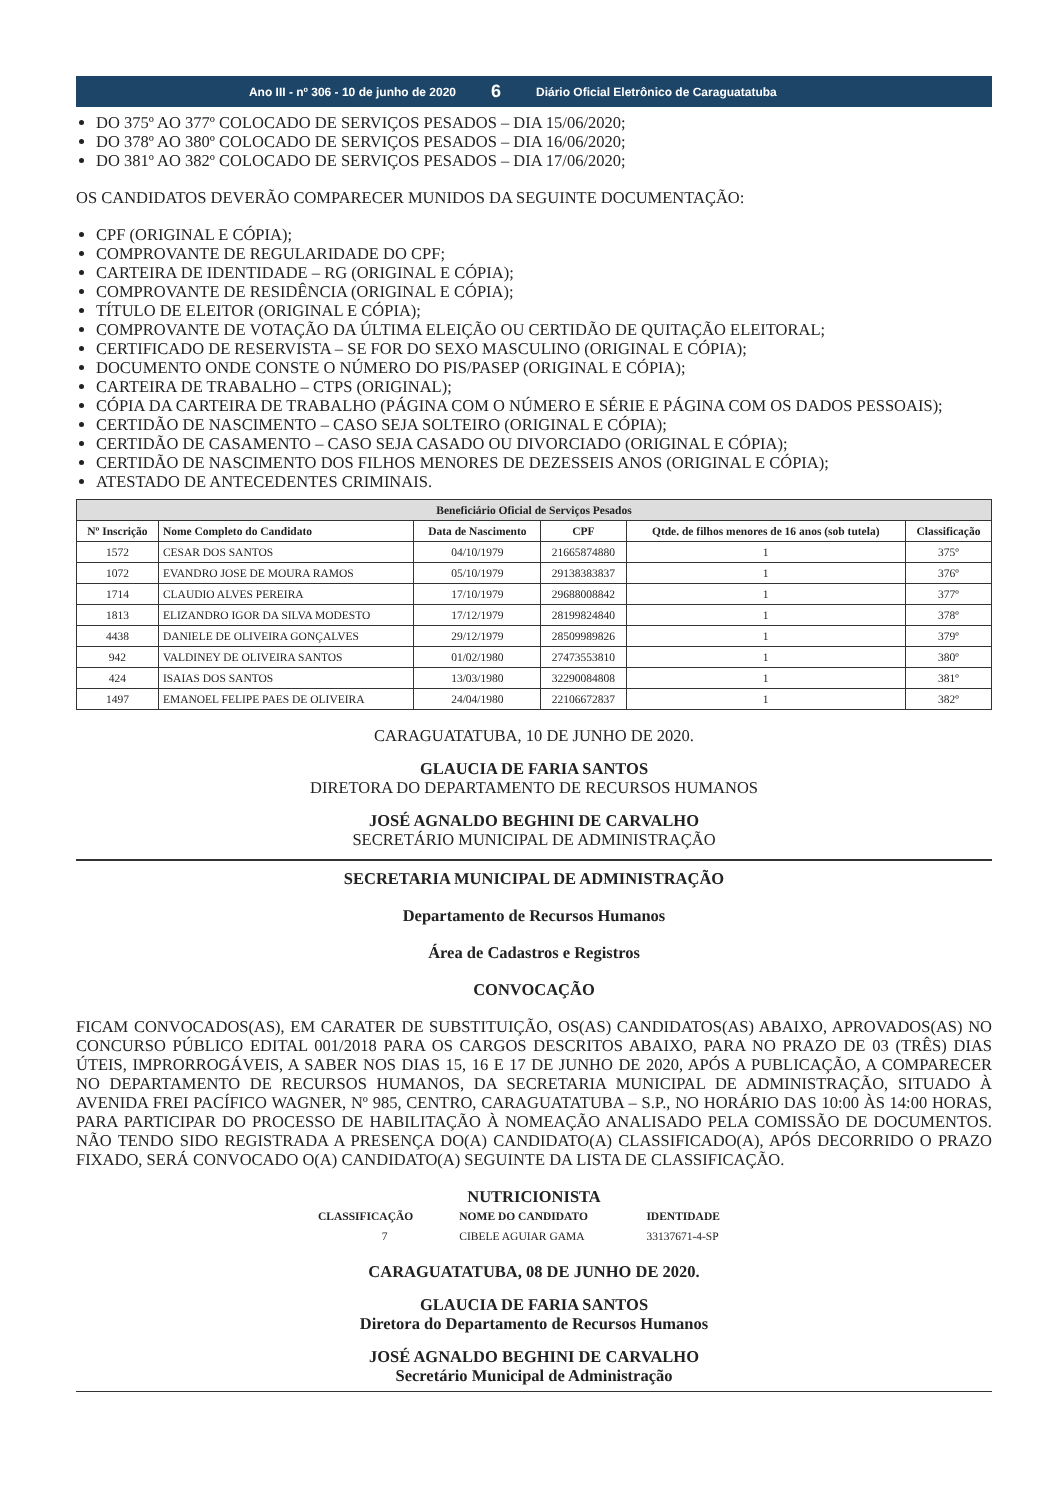Ano III - nº 306 - 10 de junho de 2020 6 Diário Oficial Eletrônico de Caraguatatuba
DO 375º AO 377º COLOCADO DE SERVIÇOS PESADOS – DIA 15/06/2020;
DO 378º AO 380º COLOCADO DE SERVIÇOS PESADOS – DIA 16/06/2020;
DO 381º AO 382º COLOCADO DE SERVIÇOS PESADOS – DIA 17/06/2020;
OS CANDIDATOS DEVERÃO COMPARECER MUNIDOS DA SEGUINTE DOCUMENTAÇÃO:
CPF (ORIGINAL E CÓPIA);
COMPROVANTE DE REGULARIDADE DO CPF;
CARTEIRA DE IDENTIDADE – RG (ORIGINAL E CÓPIA);
COMPROVANTE DE RESIDÊNCIA (ORIGINAL E CÓPIA);
TÍTULO DE ELEITOR (ORIGINAL E CÓPIA);
COMPROVANTE DE VOTAÇÃO DA ÚLTIMA ELEIÇÃO OU CERTIDÃO DE QUITAÇÃO ELEITORAL;
CERTIFICADO DE RESERVISTA – SE FOR DO SEXO MASCULINO (ORIGINAL E CÓPIA);
DOCUMENTO ONDE CONSTE O NÚMERO DO PIS/PASEP (ORIGINAL E CÓPIA);
CARTEIRA DE TRABALHO – CTPS (ORIGINAL);
CÓPIA DA CARTEIRA DE TRABALHO (PÁGINA COM O NÚMERO E SÉRIE E PÁGINA COM OS DADOS PESSOAIS);
CERTIDÃO DE NASCIMENTO – CASO SEJA SOLTEIRO (ORIGINAL E CÓPIA);
CERTIDÃO DE CASAMENTO – CASO SEJA CASADO OU DIVORCIADO (ORIGINAL E CÓPIA);
CERTIDÃO DE NASCIMENTO DOS FILHOS MENORES DE DEZESSEIS ANOS (ORIGINAL E CÓPIA);
ATESTADO DE ANTECEDENTES CRIMINAIS.
| Beneficiário Oficial de Serviços Pesados | | | | | |
| --- | --- | --- | --- | --- | --- |
| Nº Inscrição | Nome Completo do Candidato | Data de Nascimento | CPF | Qtde. de filhos menores de 16 anos (sob tutela) | Classificação |
| 1572 | CESAR DOS SANTOS | 04/10/1979 | 21665874880 | 1 | 375º |
| 1072 | EVANDRO JOSE DE MOURA RAMOS | 05/10/1979 | 29138383837 | 1 | 376º |
| 1714 | CLAUDIO ALVES PEREIRA | 17/10/1979 | 29688008842 | 1 | 377º |
| 1813 | ELIZANDRO IGOR DA SILVA MODESTO | 17/12/1979 | 28199824840 | 1 | 378º |
| 4438 | DANIELE DE OLIVEIRA GONÇALVES | 29/12/1979 | 28509989826 | 1 | 379º |
| 942 | VALDINEY DE OLIVEIRA SANTOS | 01/02/1980 | 27473553810 | 1 | 380º |
| 424 | ISAIAS DOS SANTOS | 13/03/1980 | 32290084808 | 1 | 381º |
| 1497 | EMANOEL FELIPE PAES DE OLIVEIRA | 24/04/1980 | 22106672837 | 1 | 382º |
CARAGUATATUBA, 10 DE JUNHO DE 2020.
GLAUCIA DE FARIA SANTOS
DIRETORA DO DEPARTAMENTO DE RECURSOS HUMANOS
JOSÉ AGNALDO BEGHINI DE CARVALHO
SECRETÁRIO MUNICIPAL DE ADMINISTRAÇÃO
SECRETARIA MUNICIPAL DE ADMINISTRAÇÃO
Departamento de Recursos Humanos
Área de Cadastros e Registros
CONVOCAÇÃO
FICAM CONVOCADOS(AS), EM CARATER DE SUBSTITUIÇÃO, OS(AS) CANDIDATOS(AS) ABAIXO, APROVADOS(AS) NO CONCURSO PÚBLICO EDITAL 001/2018 PARA OS CARGOS DESCRITOS ABAIXO, PARA NO PRAZO DE 03 (TRÊS) DIAS ÚTEIS, IMPRORROGÁVEIS, A SABER NOS DIAS 15, 16 E 17 DE JUNHO DE 2020, APÓS A PUBLICAÇÃO, A COMPARECER NO DEPARTAMENTO DE RECURSOS HUMANOS, DA SECRETARIA MUNICIPAL DE ADMINISTRAÇÃO, SITUADO À AVENIDA FREI PACÍFICO WAGNER, Nº 985, CENTRO, CARAGUATATUBA – S.P., NO HORÁRIO DAS 10:00 ÀS 14:00 HORAS, PARA PARTICIPAR DO PROCESSO DE HABILITAÇÃO À NOMEAÇÃO ANALISADO PELA COMISSÃO DE DOCUMENTOS. NÃO TENDO SIDO REGISTRADA A PRESENÇA DO(A) CANDIDATO(A) CLASSIFICADO(A), APÓS DECORRIDO O PRAZO FIXADO, SERÁ CONVOCADO O(A) CANDIDATO(A) SEGUINTE DA LISTA DE CLASSIFICAÇÃO.
NUTRICIONISTA
| CLASSIFICAÇÃO | NOME DO CANDIDATO | IDENTIDADE |
| --- | --- | --- |
| 7 | CIBELE AGUIAR GAMA | 33137671-4-SP |
CARAGUATATUBA, 08 DE JUNHO DE 2020.
GLAUCIA DE FARIA SANTOS
Diretora do Departamento de Recursos Humanos
JOSÉ AGNALDO BEGHINI DE CARVALHO
Secretário Municipal de Administração